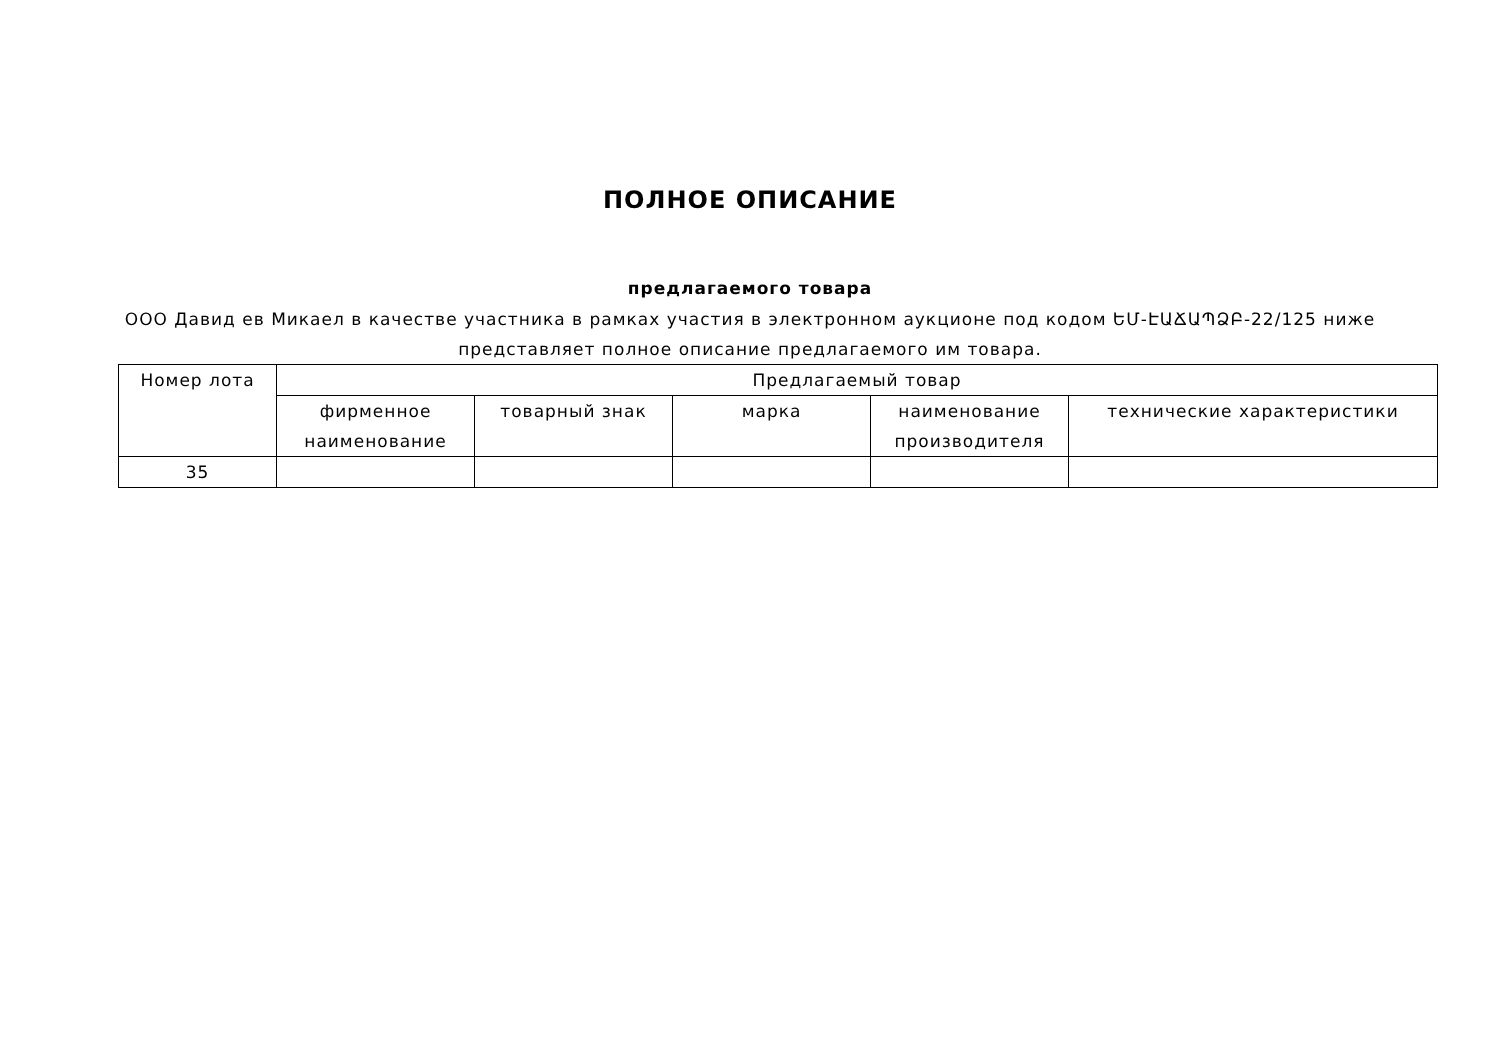ПОЛНОЕ ОПИСАНИЕ
предлагаемого товара
ООО Давид ев Микаел в качестве участника в рамках участия в электронном аукционе под кодом ԵՄ-ԷԱՃԱՊՁԲ-22/125 ниже представляет полное описание предлагаемого им товара.
| Номер лота | Предлагаемый товар | | | | |
| --- | --- | --- | --- | --- | --- |
| | фирменное наименование | товарный знак | марка | наименование производителя | технические характеристики |
| 35 | | | | | |